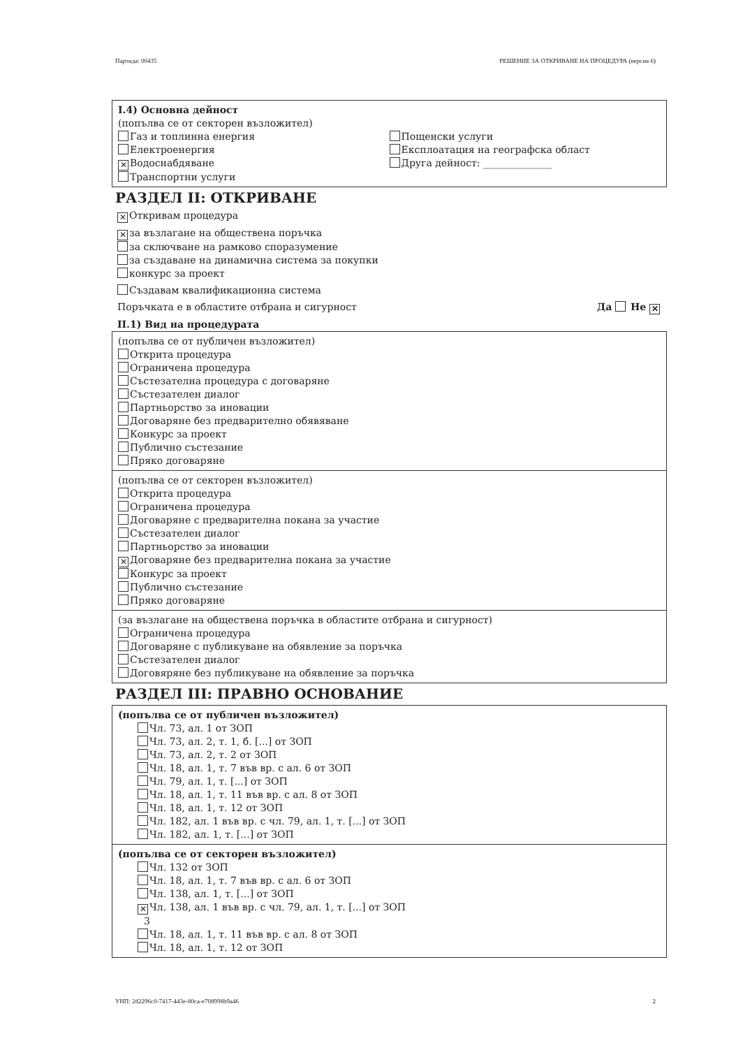Партида: 00435 РЕШЕНИЕ ЗА ОТКРИВАНЕ НА ПРОЦЕДУРА (версия 6)
I.4) Основна дейност
(попълва се от секторен възложител)
Газ и топлинна енергия
Електроенергия
✕ Водоснабдяване
Транспортни услуги
Пощенски услуги
Експлоатация на географска област
Друга дейност: ______________
РАЗДЕЛ II: ОТКРИВАНЕ
✕ Откривам процедура
✕ за възлагане на обществена поръчка
за сключване на рамково споразумение
за създаване на динамична система за покупки
конкурс за проект
Създавам квалификационна система
Поръчката е в областите отбрана и сигурност Да Не ✕
II.1) Вид на процедурата
(попълва се от публичен възложител)
Открита процедура
Ограничена процедура
Състезателна процедура с договаряне
Състезателен диалог
Партньорство за иновации
Договаряне без предварително обявяване
Конкурс за проект
Публично състезание
Пряко договаряне
(попълва се от секторен възложител)
Открита процедура
Ограничена процедура
Договаряне с предварителна покана за участие
Състезателен диалог
Партньорство за иновации
✕ Договаряне без предварителна покана за участие
Конкурс за проект
Публично състезание
Пряко договаряне
(за възлагане на обществена поръчка в областите отбрана и сигурност)
Ограничена процедура
Договаряне с публикуване на обявление за поръчка
Състезателен диалог
Договяряне без публикуване на обявление за поръчка
РАЗДЕЛ III: ПРАВНО ОСНОВАНИЕ
(попълва се от публичен възложител)
Чл. 73, ал. 1 от ЗОП
Чл. 73, ал. 2, т. 1, б. [...] от ЗОП
Чл. 73, ал. 2, т. 2 от ЗОП
Чл. 18, ал. 1, т. 7 във вр. с ал. 6 от ЗОП
Чл. 79, ал. 1, т. [...] от ЗОП
Чл. 18, ал. 1, т. 11 във вр. с ал. 8 от ЗОП
Чл. 18, ал. 1, т. 12 от ЗОП
Чл. 182, ал. 1 във вр. с чл. 79, ал. 1, т. [...] от ЗОП
Чл. 182, ал. 1, т. [...] от ЗОП
(попълва се от секторен възложител)
Чл. 132 от ЗОП
Чл. 18, ал. 1, т. 7 във вр. с ал. 6 от ЗОП
Чл. 138, ал. 1, т. [...] от ЗОП
✕ Чл. 138, ал. 1 във вр. с чл. 79, ал. 1, т. [...] от ЗОП
3
Чл. 18, ал. 1, т. 11 във вр. с ал. 8 от ЗОП
Чл. 18, ал. 1, т. 12 от ЗОП
УНП: 2d2296c0-7417-443e-80ca-e708998b9a46 2